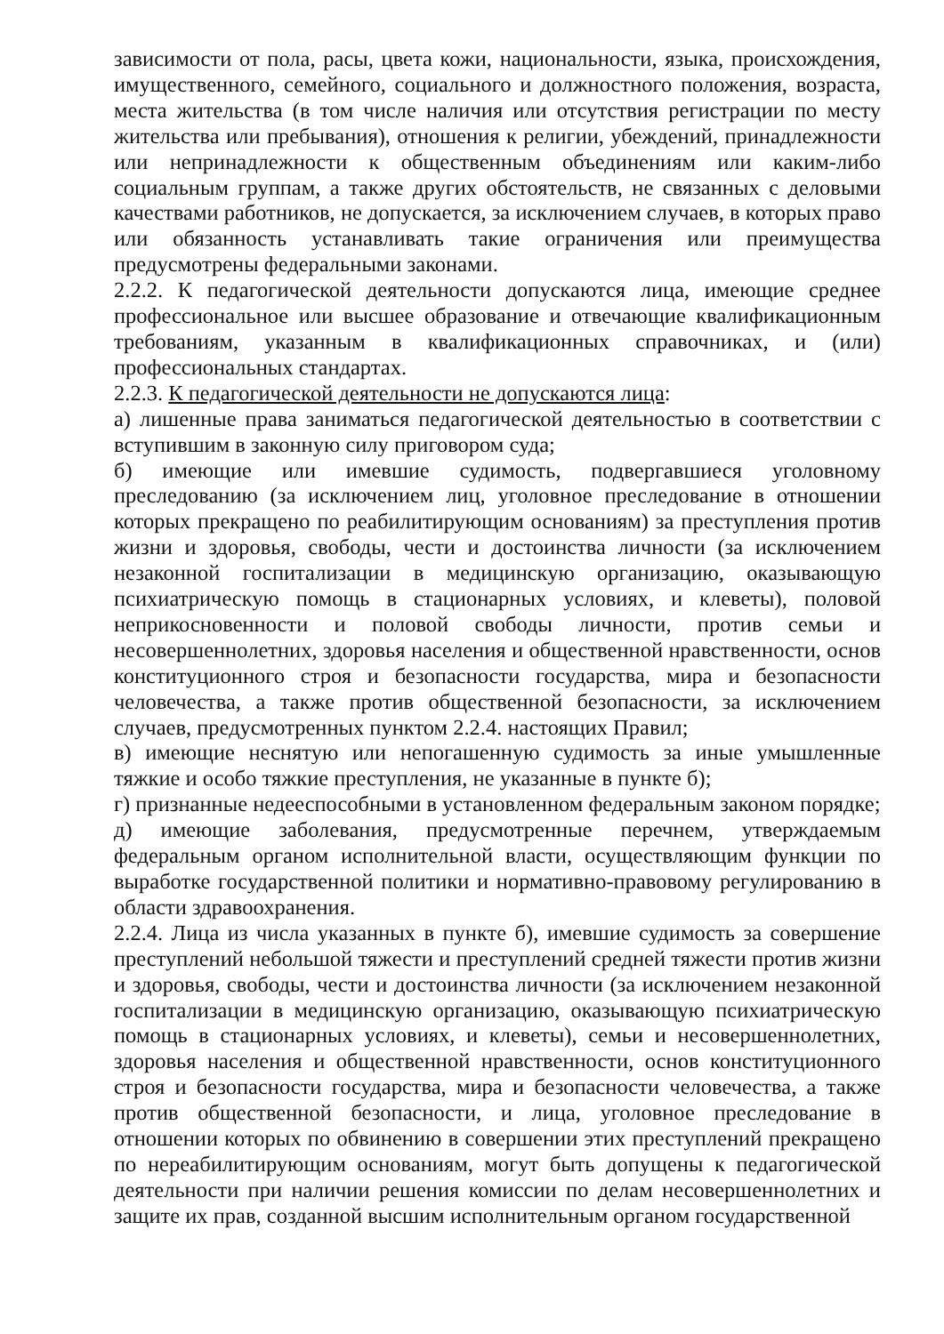зависимости от пола, расы, цвета кожи, национальности, языка, происхождения, имущественного, семейного, социального и должностного положения, возраста, места жительства (в том числе наличия или отсутствия регистрации по месту жительства или пребывания), отношения к религии, убеждений, принадлежности или непринадлежности к общественным объединениям или каким-либо социальным группам, а также других обстоятельств, не связанных с деловыми качествами работников, не допускается, за исключением случаев, в которых право или обязанность устанавливать такие ограничения или преимущества предусмотрены федеральными законами.
2.2.2. К педагогической деятельности допускаются лица, имеющие среднее профессиональное или высшее образование и отвечающие квалификационным требованиям, указанным в квалификационных справочниках, и (или) профессиональных стандартах.
2.2.3. К педагогической деятельности не допускаются лица:
а) лишенные права заниматься педагогической деятельностью в соответствии с вступившим в законную силу приговором суда;
б) имеющие или имевшие судимость, подвергавшиеся уголовному преследованию (за исключением лиц, уголовное преследование в отношении которых прекращено по реабилитирующим основаниям) за преступления против жизни и здоровья, свободы, чести и достоинства личности (за исключением незаконной госпитализации в медицинскую организацию, оказывающую психиатрическую помощь в стационарных условиях, и клеветы), половой неприкосновенности и половой свободы личности, против семьи и несовершеннолетних, здоровья населения и общественной нравственности, основ конституционного строя и безопасности государства, мира и безопасности человечества, а также против общественной безопасности, за исключением случаев, предусмотренных пунктом 2.2.4. настоящих Правил;
в) имеющие неснятую или непогашенную судимость за иные умышленные тяжкие и особо тяжкие преступления, не указанные в пункте б);
г) признанные недееспособными в установленном федеральным законом порядке;
д) имеющие заболевания, предусмотренные перечнем, утверждаемым федеральным органом исполнительной власти, осуществляющим функции по выработке государственной политики и нормативно-правовому регулированию в области здравоохранения.
2.2.4. Лица из числа указанных в пункте б), имевшие судимость за совершение преступлений небольшой тяжести и преступлений средней тяжести против жизни и здоровья, свободы, чести и достоинства личности (за исключением незаконной госпитализации в медицинскую организацию, оказывающую психиатрическую помощь в стационарных условиях, и клеветы), семьи и несовершеннолетних, здоровья населения и общественной нравственности, основ конституционного строя и безопасности государства, мира и безопасности человечества, а также против общественной безопасности, и лица, уголовное преследование в отношении которых по обвинению в совершении этих преступлений прекращено по нереабилитирующим основаниям, могут быть допущены к педагогической деятельности при наличии решения комиссии по делам несовершеннолетних и защите их прав, созданной высшим исполнительным органом государственной